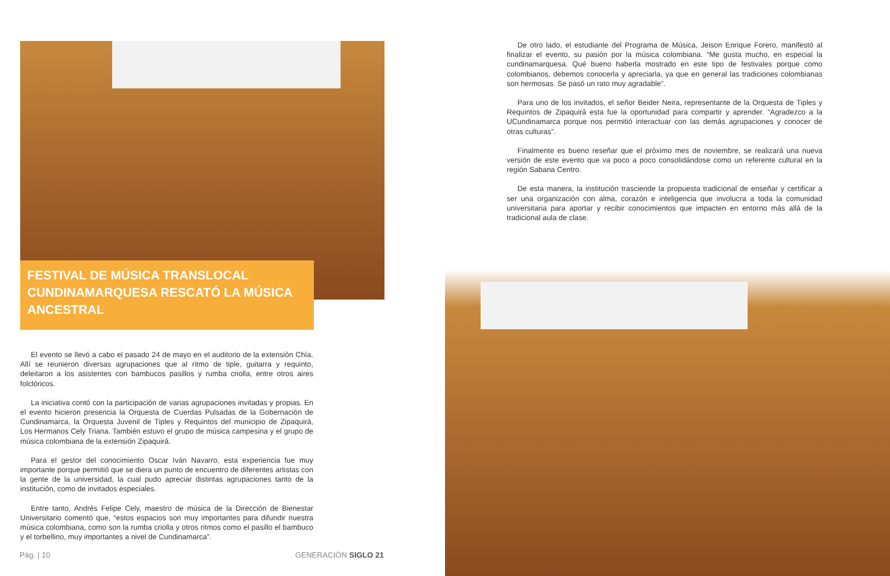FESTIVAL DE MÚSICA TRANSLOCAL CUNDINAMARQUESA RESCATÓ LA MÚSICA ANCESTRAL
El evento se llevó a cabo el pasado 24 de mayo en el auditorio de la extensión Chía. Allí se reunieron diversas agrupaciones que al ritmo de tiple, guitarra y requinto, deleitaron a los asistentes con bambucos pasillos y rumba criolla, entre otros aires folclóricos.
La iniciativa contó con la participación de varias agrupaciones invitadas y propias. En el evento hicieron presencia la Orquesta de Cuerdas Pulsadas de la Gobernación de Cundinamarca, la Orquesta Juvenil de Tiples y Requintos del municipio de Zipaquirá, Los Hermanos Cely Triana. También estuvo el grupo de música campesina y el grupo de música colombiana de la extensión Zipaquirá.
Para el gestor del conocimiento Oscar Iván Navarro, esta experiencia fue muy importante porque permitió que se diera un punto de encuentro de diferentes artistas con la gente de la universidad, la cual pudo apreciar distintas agrupaciones tanto de la institución, como de invitados especiales.
Entre tanto, Andrés Felipe Cely, maestro de música de la Dirección de Bienestar Universitario comentó que, “estos espacios son muy importantes para difundir nuestra música colombiana, como son la rumba criolla y otros ritmos como el pasillo el bambuco y el torbellino, muy importantes a nivel de Cundinamarca”.
Pág. | 10 GENERACIÓN SIGLO 21
De otro lado, el estudiante del Programa de Música, Jeison Enrique Forero, manifestó al finalizar el evento, su pasión por la música colombiana. “Me gusta mucho, en especial la cundinamarquesa. Qué bueno haberla mostrado en este tipo de festivales porque como colombianos, debemos conocerla y apreciarla, ya que en general las tradiciones colombianas son hermosas. Se pasó un rato muy agradable”.
Para uno de los invitados, el señor Beider Neira, representante de la Orquesta de Tiples y Requintos de Zipaquirá esta fue la oportunidad para compartir y aprender. “Agradezco a la UCundinamarca porque nos permitió interactuar con las demás agrupaciones y conocer de otras culturas”.
Finalmente es bueno reseñar que el próximo mes de noviembre, se realizará una nueva versión de este evento que va poco a poco consolidándose como un referente cultural en la región Sabana Centro.
De esta manera, la institución trasciende la propuesta tradicional de enseñar y certificar a ser una organización con alma, corazón e inteligencia que involucra a toda la comunidad universitaria para aportar y recibir conocimientos que impacten en entorno más allá de la tradicional aula de clase.